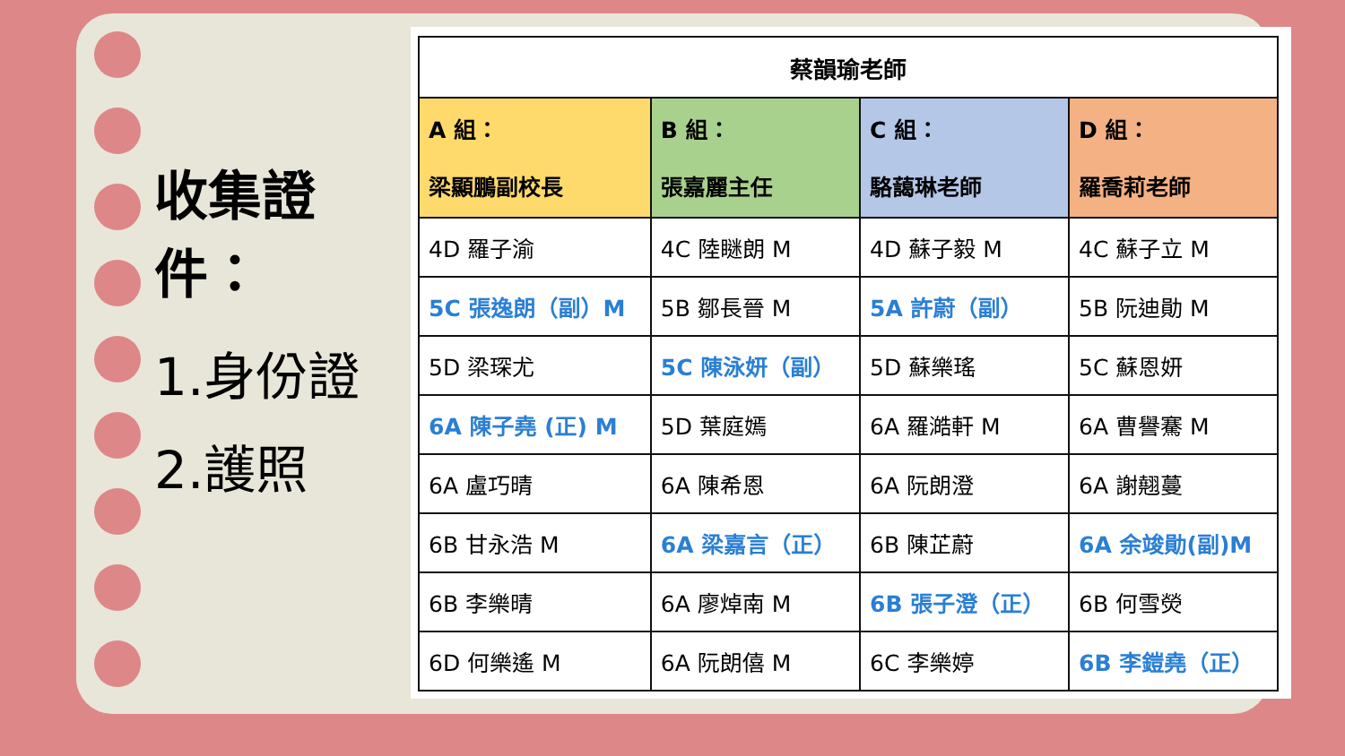收集證件：
1.身份證
2.護照
| 蔡韻瑜老師 | | | |
| --- | --- | --- | --- |
| A 組： 梁顯鵬副校長 | B 組： 張嘉麗主任 | C 組： 駱藹琳老師 | D 組： 羅喬莉老師 |
| 4D 羅子渝 | 4C 陸瞇朗 M | 4D 蘇子毅 M | 4C 蘇子立 M |
| 5C 張逸朗（副）M | 5B 鄒長晉 M | 5A 許蔚（副） | 5B 阮迪勛 M |
| 5D 梁琛尤 | 5C 陳泳妍（副） | 5D 蘇樂瑤 | 5C 蘇恩妍 |
| 6A 陳子堯 (正) M | 5D 葉庭嫣 | 6A 羅澔軒 M | 6A 曹譽騫 M |
| 6A 盧巧晴 | 6A 陳希恩 | 6A 阮朗澄 | 6A 謝翹蔓 |
| 6B 甘永浩 M | 6A 梁嘉言（正） | 6B 陳芷蔚 | 6A 余竣勛(副)M |
| 6B 李樂晴 | 6A 廖焯南 M | 6B 張子澄（正） | 6B 何雪熒 |
| 6D 何樂遙 M | 6A 阮朗僖 M | 6C 李樂婷 | 6B 李鎧堯（正） |